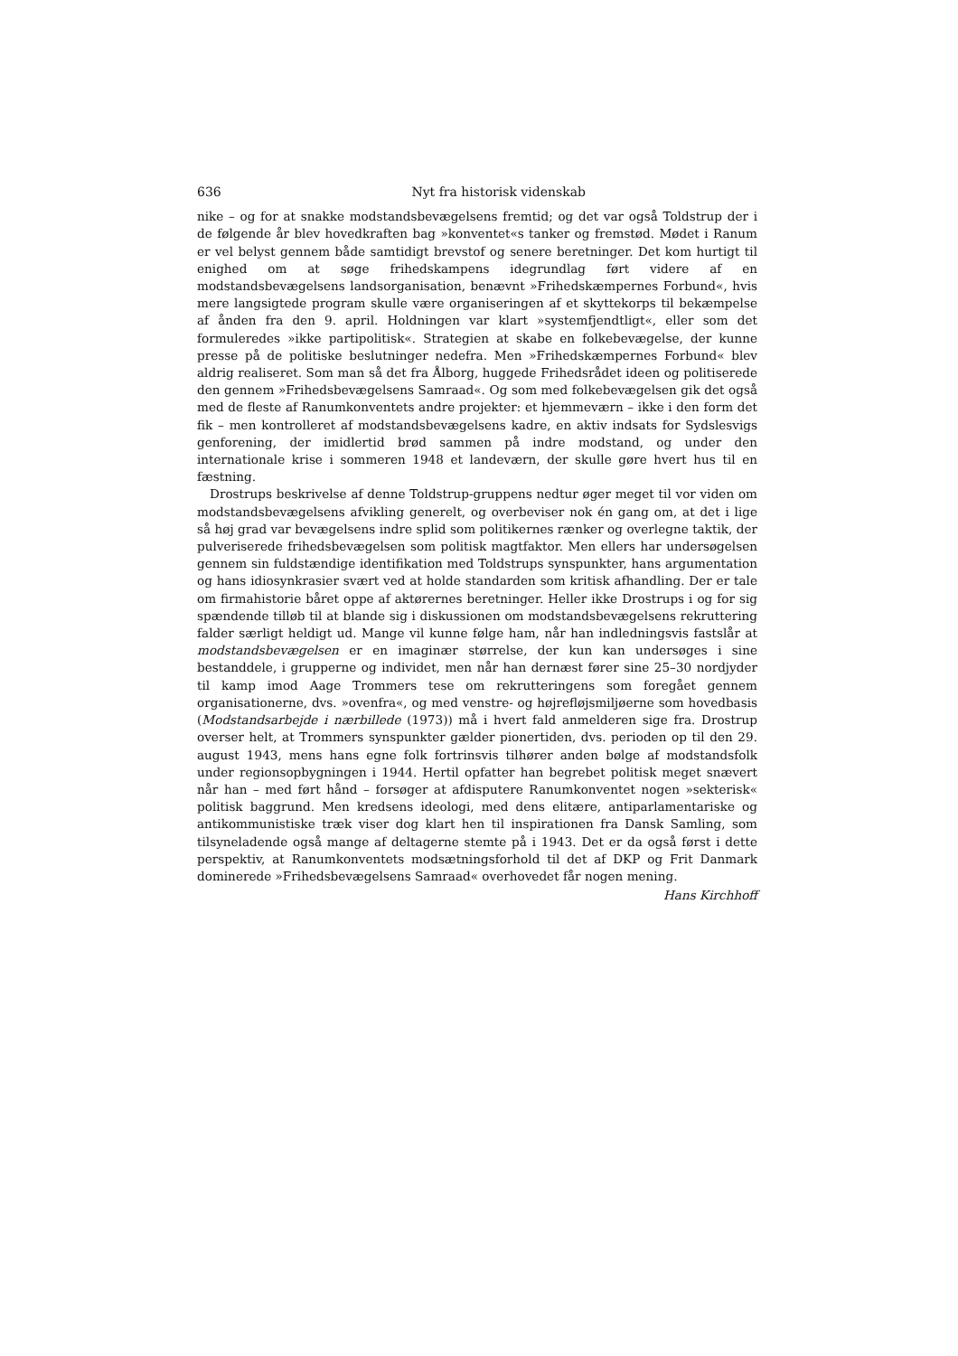636 Nyt fra historisk videnskab
nike – og for at snakke modstandsbevægelsens fremtid; og det var også Toldstrup der i de følgende år blev hovedkraften bag »konventet«s tanker og fremstød. Mødet i Ranum er vel belyst gennem både samtidigt brevstof og senere beretninger. Det kom hurtigt til enighed om at søge frihedskampens idegrundlag ført videre af en modstandsbevægelsens landsorganisation, benævnt »Frihedskæmpernes Forbund«, hvis mere langsigtede program skulle være organiseringen af et skyttekorps til bekæmpelse af ånden fra den 9. april. Holdningen var klart »systemfjendtligt«, eller som det formuleredes »ikke partipolitisk«. Strategien at skabe en folkebevægelse, der kunne presse på de politiske beslutninger nedefra. Men »Frihedskæmpernes Forbund« blev aldrig realiseret. Som man så det fra Ålborg, huggede Frihedsrådet ideen og politiserede den gennem »Frihedsbevægelsens Samraad«. Og som med folkebevægelsen gik det også med de fleste af Ranumkonventets andre projekter: et hjemmeværn – ikke i den form det fik – men kontrolleret af modstandsbevægelsens kadre, en aktiv indsats for Sydslesvigs genforening, der imidlertid brød sammen på indre modstand, og under den internationale krise i sommeren 1948 et landeværn, der skulle gøre hvert hus til en fæstning.
Drostrups beskrivelse af denne Toldstrup-gruppens nedtur øger meget til vor viden om modstandsbevægelsens afvikling generelt, og overbeviser nok én gang om, at det i lige så høj grad var bevægelsens indre splid som politikernes rænker og overlegne taktik, der pulveriserede frihedsbevægelsen som politisk magtfaktor. Men ellers har undersøgelsen gennem sin fuldstændige identifikation med Toldstrups synspunkter, hans argumentation og hans idiosynkrasier svært ved at holde standarden som kritisk afhandling. Der er tale om firmahistorie båret oppe af aktørernes beretninger. Heller ikke Drostrups i og for sig spændende tilløb til at blande sig i diskussionen om modstandsbevægelsens rekruttering falder særligt heldigt ud. Mange vil kunne følge ham, når han indledningsvis fastslår at modstandsbevægelsen er en imaginær størrelse, der kun kan undersøges i sine bestanddele, i grupperne og individet, men når han dernæst fører sine 25–30 nordjyder til kamp imod Aage Trommers tese om rekrutteringens som foregået gennem organisationerne, dvs. »ovenfra«, og med venstre- og højrefløjsmiljøerne som hovedbasis (Modstandsarbejde i nærbillede (1973)) må i hvert fald anmelderen sige fra. Drostrup overser helt, at Trommers synspunkter gælder pionertiden, dvs. perioden op til den 29. august 1943, mens hans egne folk fortrinsvis tilhører anden bølge af modstandsfolk under regionsopbygningen i 1944. Hertil opfatter han begrebet politisk meget snævert når han – med ført hånd – forsøger at afdisputere Ranumkonventet nogen »sekterisk« politisk baggrund. Men kredsens ideologi, med dens elitære, antiparlamentariske og antikommunistiske træk viser dog klart hen til inspirationen fra Dansk Samling, som tilsyneladende også mange af deltagerne stemte på i 1943. Det er da også først i dette perspektiv, at Ranumkonventets modsætningsforhold til det af DKP og Frit Danmark dominerede »Frihedsbevægelsens Samraad« overhovedet får nogen mening.
Hans Kirchhoff